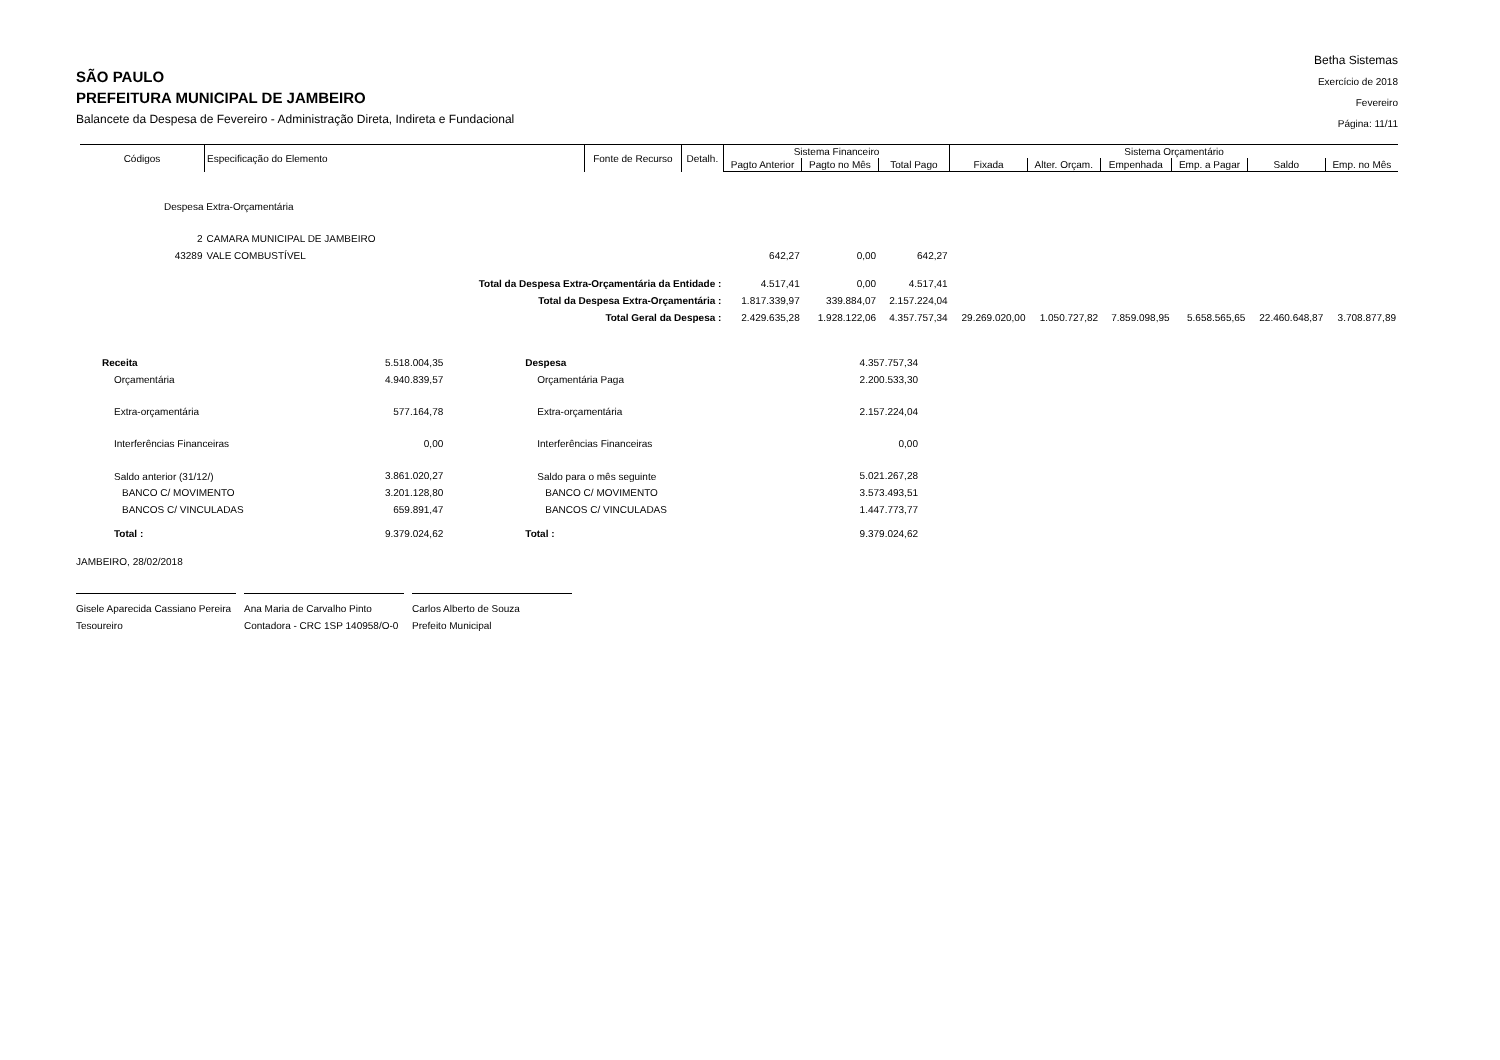SÃO PAULO
PREFEITURA MUNICIPAL DE JAMBEIRO
Balancete da Despesa de Fevereiro - Administração Direta, Indireta e Fundacional
Betha Sistemas
Exercício de 2018
Fevereiro
Página: 11/11
| Códigos | Especificação do Elemento | Fonte de Recurso | Detalh. | Sistema Financeiro | | | Sistema Orçamentário | | | | | |
| --- | --- | --- | --- | --- | --- | --- | --- | --- | --- | --- | --- | --- |
| | | | | Pagto Anterior | Pagto no Mês | Total Pago | Fixada | Alter. Orçam. | Empenhada | Emp. a Pagar | Saldo | Emp. no Mês |
| Despesa Extra-Orçamentária | | | | | | | | | | | | |
| 2 | CAMARA MUNICIPAL DE JAMBEIRO | | | | | | | | | | | |
| 43289 | VALE COMBUSTÍVEL | | | 642,27 | 0,00 | 642,27 | | | | | | |
| Total da Despesa Extra-Orçamentária da Entidade : | | | | 4.517,41 | 0,00 | 4.517,41 | | | | | | |
| Total da Despesa Extra-Orçamentária : | | | | 1.817.339,97 | 339.884,07 | 2.157.224,04 | | | | | | |
| Total Geral da Despesa : | | | | 2.429.635,28 | 1.928.122,06 | 4.357.757,34 | 29.269.020,00 | 1.050.727,82 | 7.859.098,95 | 5.658.565,65 | 22.460.648,87 | 3.708.877,89 |
| Receita | 5.518.004,35 | Despesa | 4.357.757,34 |
| Orçamentária | 4.940.839,57 | Orçamentária Paga | 2.200.533,30 |
| Extra-orçamentária | 577.164,78 | Extra-orçamentária | 2.157.224,04 |
| Interferências Financeiras | 0,00 | Interferências Financeiras | 0,00 |
| Saldo anterior (31/12/) | 3.861.020,27 | Saldo para o mês seguinte | 5.021.267,28 |
| BANCO C/ MOVIMENTO | 3.201.128,80 | BANCO C/ MOVIMENTO | 3.573.493,51 |
| BANCOS C/ VINCULADAS | 659.891,47 | BANCOS C/ VINCULADAS | 1.447.773,77 |
| Total : | 9.379.024,62 | Total : | 9.379.024,62 |
JAMBEIRO, 28/02/2018
Gisele Aparecida Cassiano Pereira
Tesoureiro
Ana Maria de Carvalho Pinto
Contadora - CRC 1SP 140958/O-0
Carlos Alberto de Souza
Prefeito Municipal